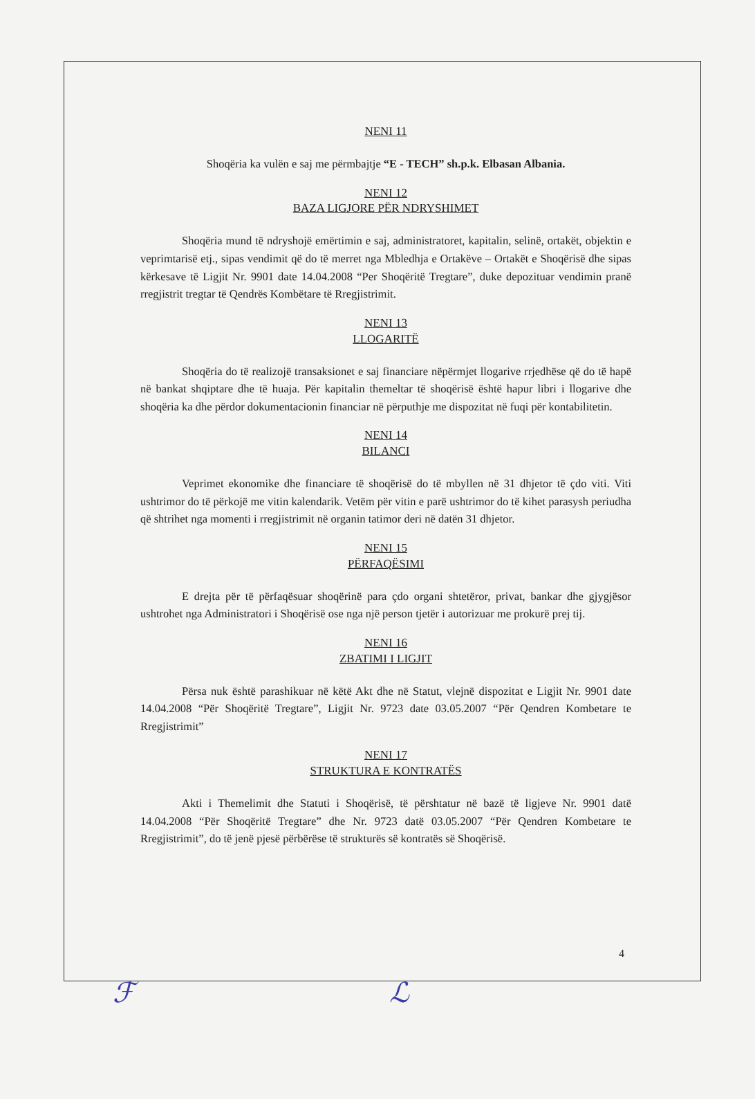NENI 11
Shoqëria ka vulën e saj me përmbajtje “E - TECH” sh.p.k. Elbasan Albania.
NENI 12
BAZA LIGJORE PËR NDRYSHIMET
Shoqëria mund të ndryshojë emërtimin e saj, administratoret, kapitalin, selinë, ortakët, objektin e veprimtarisë etj., sipas vendimit që do të merret nga Mbledhja e Ortakëve – Ortakët e Shoqërisë dhe sipas kërkesave të Ligjit Nr. 9901 date 14.04.2008 “Per Shoqëritë Tregtare”, duke depozituar vendimin pranë rregjistrit tregtar të Qendrës Kombëtare të Rregjistrimit.
NENI 13
LLOGARITË
Shoqëria do të realizojë transaksionet e saj financiare nëpërmjet llogarive rrjedhëse që do të hapë në bankat shqiptare dhe të huaja. Për kapitalin themeltar të shoqërisë është hapur libri i llogarive dhe shoqëria ka dhe përdor dokumentacionin financiar në përputhje me dispozitat në fuqi për kontabilitetin.
NENI 14
BILANCI
Veprimet ekonomike dhe financiare të shoqërisë do të mbyllen në 31 dhjetor të çdo viti. Viti ushtrimor do të përkojë me vitin kalendarik. Vetëm për vitin e parë ushtrimor do të kihet parasysh periudha që shtrihet nga momenti i rregjistrimit në organin tatimor deri në datën 31 dhjetor.
NENI 15
PËRFAQËSIMI
E drejta për të përfaqësuar shoqërinë para çdo organi shtetëror, privat, bankar dhe gjygjësor ushtrohet nga Administratori i Shoqërisë ose nga një person tjetër i autorizuar me prokurë prej tij.
NENI 16
ZBATIMI I LIGJIT
Përsa nuk është parashikuar në këtë Akt dhe në Statut, vlejnë dispozitat e Ligjit Nr. 9901 date 14.04.2008 “Për Shoqëritë Tregtare”, Ligjit Nr. 9723 date 03.05.2007 “Për Qendren Kombetare te Rregjistrimit”
NENI 17
STRUKTURA E KONTRATËS
Akti i Themelimit dhe Statuti i Shoqërisë, të përshtatur në bazë të ligjeve Nr. 9901 datë 14.04.2008 “Për Shoqëritë Tregtare” dhe Nr. 9723 datë 03.05.2007 “Për Qendren Kombetare te Rregjistrimit”, do të jenë pjesë përbërëse të strukturës së kontratës së Shoqërisë.
4
ℱ ℒ